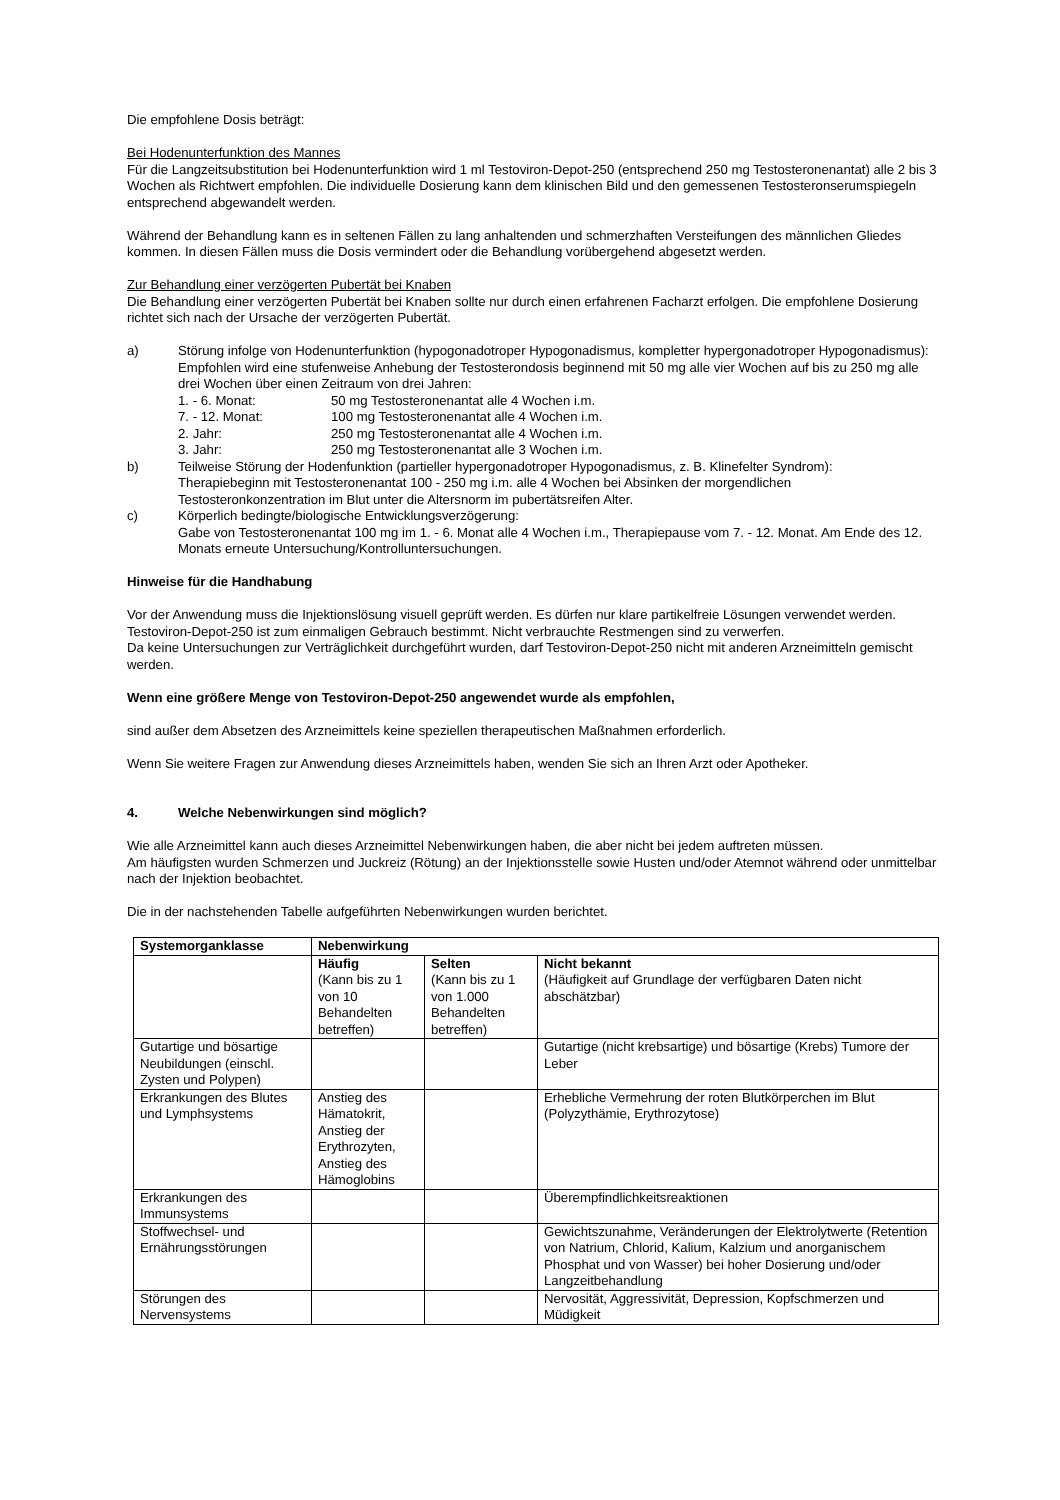Die empfohlene Dosis beträgt:
Bei Hodenunterfunktion des Mannes
Für die Langzeitsubstitution bei Hodenunterfunktion wird 1 ml Testoviron-Depot-250 (entsprechend 250 mg Testosteronenantat) alle 2 bis 3 Wochen als Richtwert empfohlen. Die individuelle Dosierung kann dem klinischen Bild und den gemessenen Testosteronserumspiegeln entsprechend abgewandelt werden.
Während der Behandlung kann es in seltenen Fällen zu lang anhaltenden und schmerzhaften Versteifungen des männlichen Gliedes kommen. In diesen Fällen muss die Dosis vermindert oder die Behandlung vorübergehend abgesetzt werden.
Zur Behandlung einer verzögerten Pubertät bei Knaben
Die Behandlung einer verzögerten Pubertät bei Knaben sollte nur durch einen erfahrenen Facharzt erfolgen. Die empfohlene Dosierung richtet sich nach der Ursache der verzögerten Pubertät.
a) Störung infolge von Hodenunterfunktion (hypogonadotroper Hypogonadismus, kompletter hypergonadotroper Hypogonadismus):
Empfohlen wird eine stufenweise Anhebung der Testosterondosis beginnend mit 50 mg alle vier Wochen auf bis zu 250 mg alle drei Wochen über einen Zeitraum von drei Jahren:
1. - 6. Monat: 50 mg Testosteronenantat alle 4 Wochen i.m.
7. - 12. Monat: 100 mg Testosteronenantat alle 4 Wochen i.m.
2. Jahr: 250 mg Testosteronenantat alle 4 Wochen i.m.
3. Jahr: 250 mg Testosteronenantat alle 3 Wochen i.m.
b) Teilweise Störung der Hodenfunktion (partieller hypergonadotroper Hypogonadismus, z. B. Klinefelter Syndrom):
Therapiebeginn mit Testosteronenantat 100 - 250 mg i.m. alle 4 Wochen bei Absinken der morgendlichen Testosteronkonzentration im Blut unter die Altersnorm im pubertätsreifen Alter.
c) Körperlich bedingte/biologische Entwicklungsverzögerung:
Gabe von Testosteronenantat 100 mg im 1. - 6. Monat alle 4 Wochen i.m., Therapiepause vom 7. - 12. Monat. Am Ende des 12. Monats erneute Untersuchung/Kontrolluntersuchungen.
Hinweise für die Handhabung
Vor der Anwendung muss die Injektionslösung visuell geprüft werden. Es dürfen nur klare partikelfreie Lösungen verwendet werden.
Testoviron-Depot-250 ist zum einmaligen Gebrauch bestimmt. Nicht verbrauchte Restmengen sind zu verwerfen.
Da keine Untersuchungen zur Verträglichkeit durchgeführt wurden, darf Testoviron-Depot-250 nicht mit anderen Arzneimitteln gemischt werden.
Wenn eine größere Menge von Testoviron-Depot-250 angewendet wurde als empfohlen,
sind außer dem Absetzen des Arzneimittels keine speziellen therapeutischen Maßnahmen erforderlich.
Wenn Sie weitere Fragen zur Anwendung dieses Arzneimittels haben, wenden Sie sich an Ihren Arzt oder Apotheker.
4. Welche Nebenwirkungen sind möglich?
Wie alle Arzneimittel kann auch dieses Arzneimittel Nebenwirkungen haben, die aber nicht bei jedem auftreten müssen.
Am häufigsten wurden Schmerzen und Juckreiz (Rötung) an der Injektionsstelle sowie Husten und/oder Atemnot während oder unmittelbar nach der Injektion beobachtet.
Die in der nachstehenden Tabelle aufgeführten Nebenwirkungen wurden berichtet.
| Systemorganklasse | Nebenwirkung | | |
| --- | --- | --- | --- |
| | Häufig (Kann bis zu 1 von 10 Behandelten betreffen) | Selten (Kann bis zu 1 von 1.000 Behandelten betreffen) | Nicht bekannt (Häufigkeit auf Grundlage der verfügbaren Daten nicht abschätzbar) |
| Gutartige und bösartige Neubildungen (einschl. Zysten und Polypen) | | | Gutartige (nicht krebsartige) und bösartige (Krebs) Tumore der Leber |
| Erkrankungen des Blutes und Lymphsystems | Anstieg des Hämatokrit, Anstieg der Erythrozyten, Anstieg des Hämoglobins | | Erhebliche Vermehrung der roten Blutkörperchen im Blut (Polyzythämie, Erythrozytose) |
| Erkrankungen des Immunsystems | | | Überempfindlichkeitsreaktionen |
| Stoffwechsel- und Ernährungsstörungen | | | Gewichtszunahme, Veränderungen der Elektrolytwerte (Retention von Natrium, Chlorid, Kalium, Kalzium und anorganischem Phosphat und von Wasser) bei hoher Dosierung und/oder Langzeitbehandlung |
| Störungen des Nervensystems | | | Nervosität, Aggressivität, Depression, Kopfschmerzen und Müdigkeit |